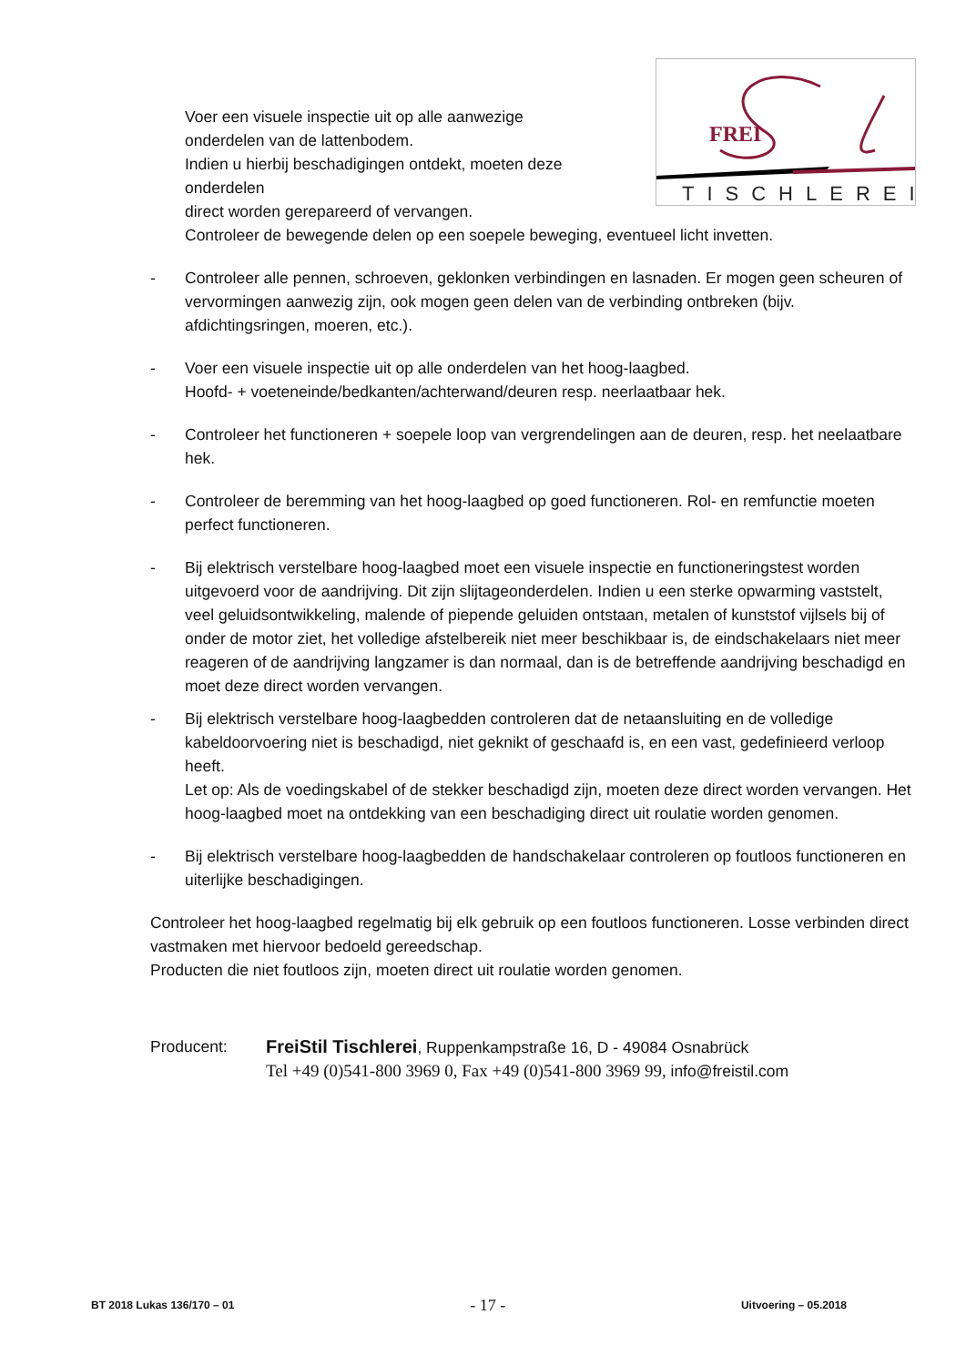FREI
TISCHLEREI
Voer een visuele inspectie uit op alle aanwezige
onderdelen van de lattenbodem.
Indien u hierbij beschadigingen ontdekt, moeten deze
onderdelen
direct worden gerepareerd of vervangen.
Controleer de bewegende delen op een soepele beweging, eventueel licht invetten.
- Controleer alle pennen, schroeven, geklonken verbindingen en lasnaden. Er mogen geen scheuren of vervormingen aanwezig zijn, ook mogen geen delen van de verbinding ontbreken (bijv. afdichtingsringen, moeren, etc.).
- Voer een visuele inspectie uit op alle onderdelen van het hoog-laagbed.
Hoofd- + voeteneinde/bedkanten/achterwand/deuren resp. neerlaatbaar hek.
- Controleer het functioneren + soepele loop van vergrendelingen aan de deuren, resp. het neelaatbare hek.
- Controleer de beremming van het hoog-laagbed op goed functioneren. Rol- en remfunctie moeten perfect functioneren.
- Bij elektrisch verstelbare hoog-laagbed moet een visuele inspectie en functioneringstest worden uitgevoerd voor de aandrijving. Dit zijn slijtageonderdelen. Indien u een sterke opwarming vaststelt, veel geluidsontwikkeling, malende of piepende geluiden ontstaan, metalen of kunststof vijlsels bij of onder de motor ziet, het volledige afstelbereik niet meer beschikbaar is, de eindschakelaars niet meer reageren of de aandrijving langzamer is dan normaal, dan is de betreffende aandrijving beschadigd en moet deze direct worden vervangen.
- Bij elektrisch verstelbare hoog-laagbedden controleren dat de netaansluiting en de volledige kabeldoorvoering niet is beschadigd, niet geknikt of geschaafd is, en een vast, gedefinieerd verloop heeft.
Let op: Als de voedingskabel of de stekker beschadigd zijn, moeten deze direct worden vervangen. Het hoog-laagbed moet na ontdekking van een beschadiging direct uit roulatie worden genomen.
- Bij elektrisch verstelbare hoog-laagbedden de handschakelaar controleren op foutloos functioneren en uiterlijke beschadigingen.
Controleer het hoog-laagbed regelmatig bij elk gebruik op een foutloos functioneren. Losse verbinden direct vastmaken met hiervoor bedoeld gereedschap.
Producten die niet foutloos zijn, moeten direct uit roulatie worden genomen.
Producent: FreiStil Tischlerei, Ruppenkampstraße 16, D - 49084 Osnabrück
Tel +49 (0)541-800 3969 0, Fax +49 (0)541-800 3969 99, info@freistil.com
BT 2018 Lukas 136/170 – 01 - 17 - Uitvoering – 05.2018